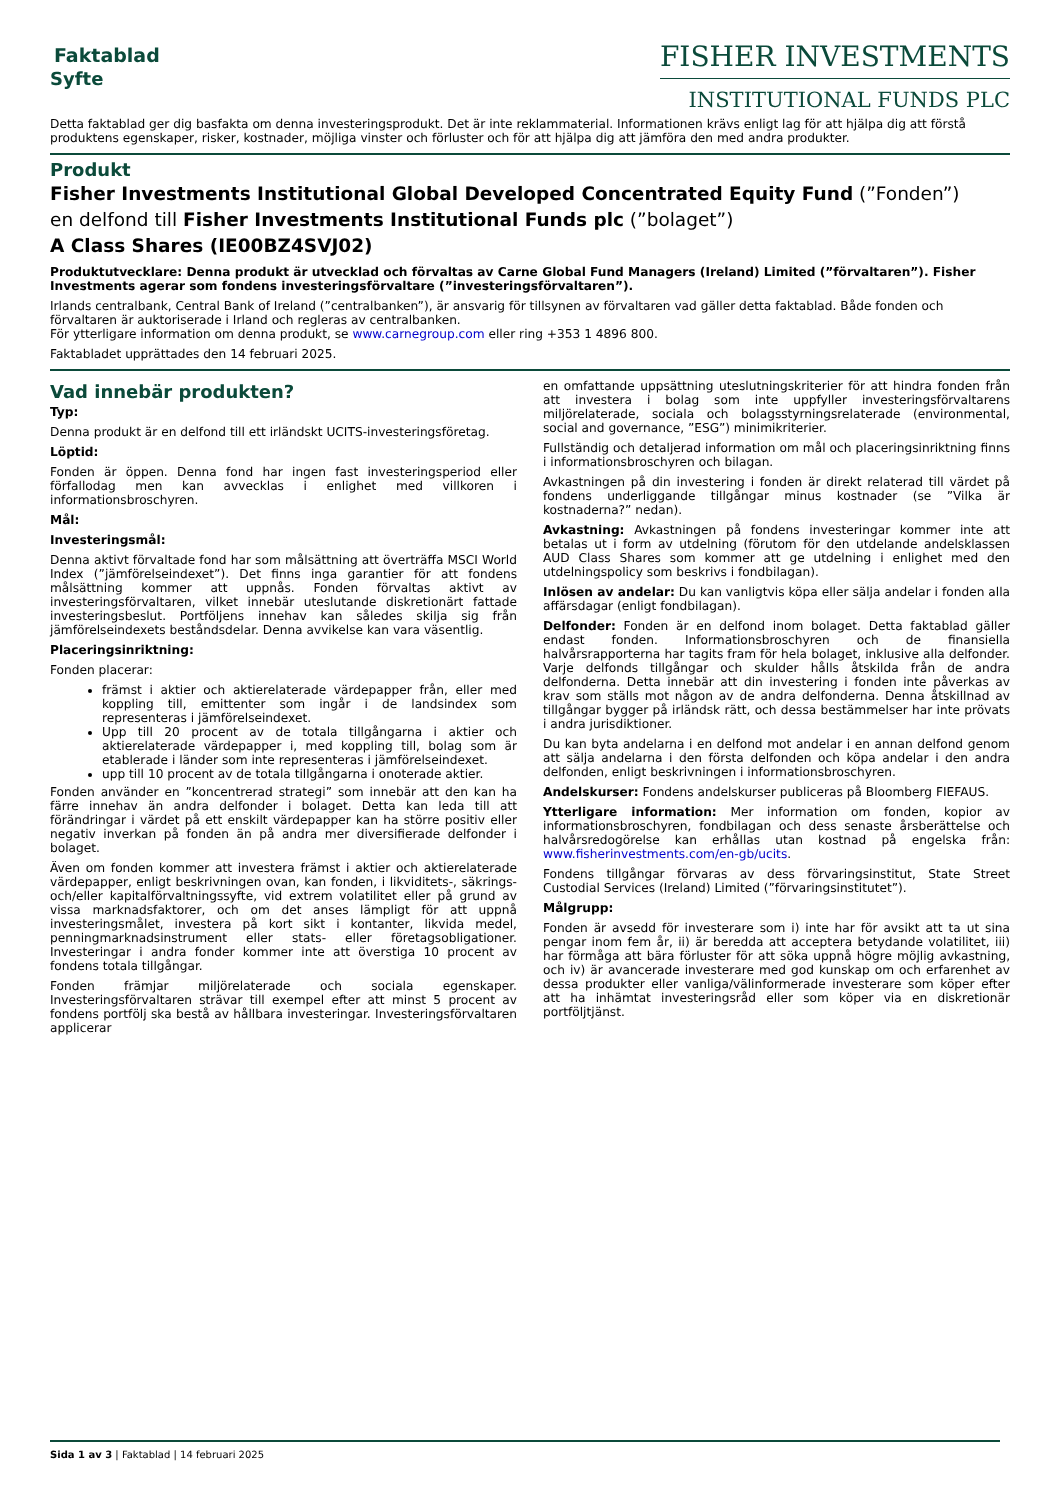Faktablad
Syfte
FISHER INVESTMENTS
INSTITUTIONAL FUNDS PLC
Detta faktablad ger dig basfakta om denna investeringsprodukt. Det är inte reklammaterial. Informationen krävs enligt lag för att hjälpa dig att förstå produktens egenskaper, risker, kostnader, möjliga vinster och förluster och för att hjälpa dig att jämföra den med andra produkter.
Produkt
Fisher Investments Institutional Global Developed Concentrated Equity Fund (”Fonden”)
en delfond till Fisher Investments Institutional Funds plc (”bolaget”)
A Class Shares (IE00BZ4SVJ02)
Produktutvecklare: Denna produkt är utvecklad och förvaltas av Carne Global Fund Managers (Ireland) Limited (”förvaltaren”). Fisher Investments agerar som fondens investeringsförvaltare (”investeringsförvaltaren”).
Irlands centralbank, Central Bank of Ireland (”centralbanken”), är ansvarig för tillsynen av förvaltaren vad gäller detta faktablad. Både fonden och förvaltaren är auktoriserade i Irland och regleras av centralbanken.
För ytterligare information om denna produkt, se www.carnegroup.com eller ring +353 1 4896 800.
Faktabladet upprättades den 14 februari 2025.
Vad innebär produkten?
Typ:
Denna produkt är en delfond till ett irländskt UCITS-investeringsföretag.
Löptid:
Fonden är öppen. Denna fond har ingen fast investeringsperiod eller förfallodag men kan avvecklas i enlighet med villkoren i informationsbroschyren.
Mål:
Investeringsmål:
Denna aktivt förvaltade fond har som målsättning att överträffa MSCI World Index (”jämförelseindexet”). Det finns inga garantier för att fondens målsättning kommer att uppnås. Fonden förvaltas aktivt av investeringsförvaltaren, vilket innebär uteslutande diskretionärt fattade investeringsbeslut. Portföljens innehav kan således skilja sig från jämförelseindexets beståndsdelar. Denna avvikelse kan vara väsentlig.
Placeringsinriktning:
Fonden placerar:
främst i aktier och aktierelaterade värdepapper från, eller med koppling till, emittenter som ingår i de landsindex som representeras i jämförelseindexet.
Upp till 20 procent av de totala tillgångarna i aktier och aktierelaterade värdepapper i, med koppling till, bolag som är etablerade i länder som inte representeras i jämförelseindexet.
upp till 10 procent av de totala tillgångarna i onoterade aktier.
Fonden använder en ”koncentrerad strategi” som innebär att den kan ha färre innehav än andra delfonder i bolaget. Detta kan leda till att förändringar i värdet på ett enskilt värdepapper kan ha större positiv eller negativ inverkan på fonden än på andra mer diversifierade delfonder i bolaget.
Även om fonden kommer att investera främst i aktier och aktierelaterade värdepapper, enligt beskrivningen ovan, kan fonden, i likviditets-, säkrings- och/eller kapitalförvaltningssyfte, vid extrem volatilitet eller på grund av vissa marknadsfaktorer, och om det anses lämpligt för att uppnå investeringsmålet, investera på kort sikt i kontanter, likvida medel, penningmarknadsinstrument eller stats- eller företagsobligationer. Investeringar i andra fonder kommer inte att överstiga 10 procent av fondens totala tillgångar.
Fonden främjar miljörelaterade och sociala egenskaper. Investeringsförvaltaren strävar till exempel efter att minst 5 procent av fondens portfölj ska bestå av hållbara investeringar. Investeringsförvaltaren applicerar
en omfattande uppsättning uteslutningskriterier för att hindra fonden från att investera i bolag som inte uppfyller investeringsförvaltarens miljörelaterade, sociala och bolagsstyrningsrelaterade (environmental, social and governance, ”ESG”) minimikriterier.
Fullständig och detaljerad information om mål och placeringsinriktning finns i informationsbroschyren och bilagan.
Avkastningen på din investering i fonden är direkt relaterad till värdet på fondens underliggande tillgångar minus kostnader (se ”Vilka är kostnaderna?” nedan).
Avkastning: Avkastningen på fondens investeringar kommer inte att betalas ut i form av utdelning (förutom för den utdelande andelsklassen AUD Class Shares som kommer att ge utdelning i enlighet med den utdelningspolicy som beskrivs i fondbilagan).
Inlösen av andelar: Du kan vanligtvis köpa eller sälja andelar i fonden alla affärsdagar (enligt fondbilagan).
Delfonder: Fonden är en delfond inom bolaget. Detta faktablad gäller endast fonden. Informationsbroschyren och de finansiella halvårsrapporterna har tagits fram för hela bolaget, inklusive alla delfonder. Varje delfonds tillgångar och skulder hålls åtskilda från de andra delfonderna. Detta innebär att din investering i fonden inte påverkas av krav som ställs mot någon av de andra delfonderna. Denna åtskillnad av tillgångar bygger på irländsk rätt, och dessa bestämmelser har inte prövats i andra jurisdiktioner.
Du kan byta andelarna i en delfond mot andelar i en annan delfond genom att sälja andelarna i den första delfonden och köpa andelar i den andra delfonden, enligt beskrivningen i informationsbroschyren.
Andelskurser: Fondens andelskurser publiceras på Bloomberg FIEFAUS.
Ytterligare information: Mer information om fonden, kopior av informationsbroschyren, fondbilagan och dess senaste årsberättelse och halvårsredogörelse kan erhållas utan kostnad på engelska från: www.fisherinvestments.com/en-gb/ucits.
Fondens tillgångar förvaras av dess förvaringsinstitut, State Street Custodial Services (Ireland) Limited (”förvaringsinstitutet”).
Målgrupp:
Fonden är avsedd för investerare som i) inte har för avsikt att ta ut sina pengar inom fem år, ii) är beredda att acceptera betydande volatilitet, iii) har förmåga att bära förluster för att söka uppnå högre möjlig avkastning, och iv) är avancerade investerare med god kunskap om och erfarenhet av dessa produkter eller vanliga/välinformerade investerare som köper efter att ha inhämtat investeringsråd eller som köper via en diskretionär portföljtjänst.
Sida 1 av 3 | Faktablad | 14 februari 2025